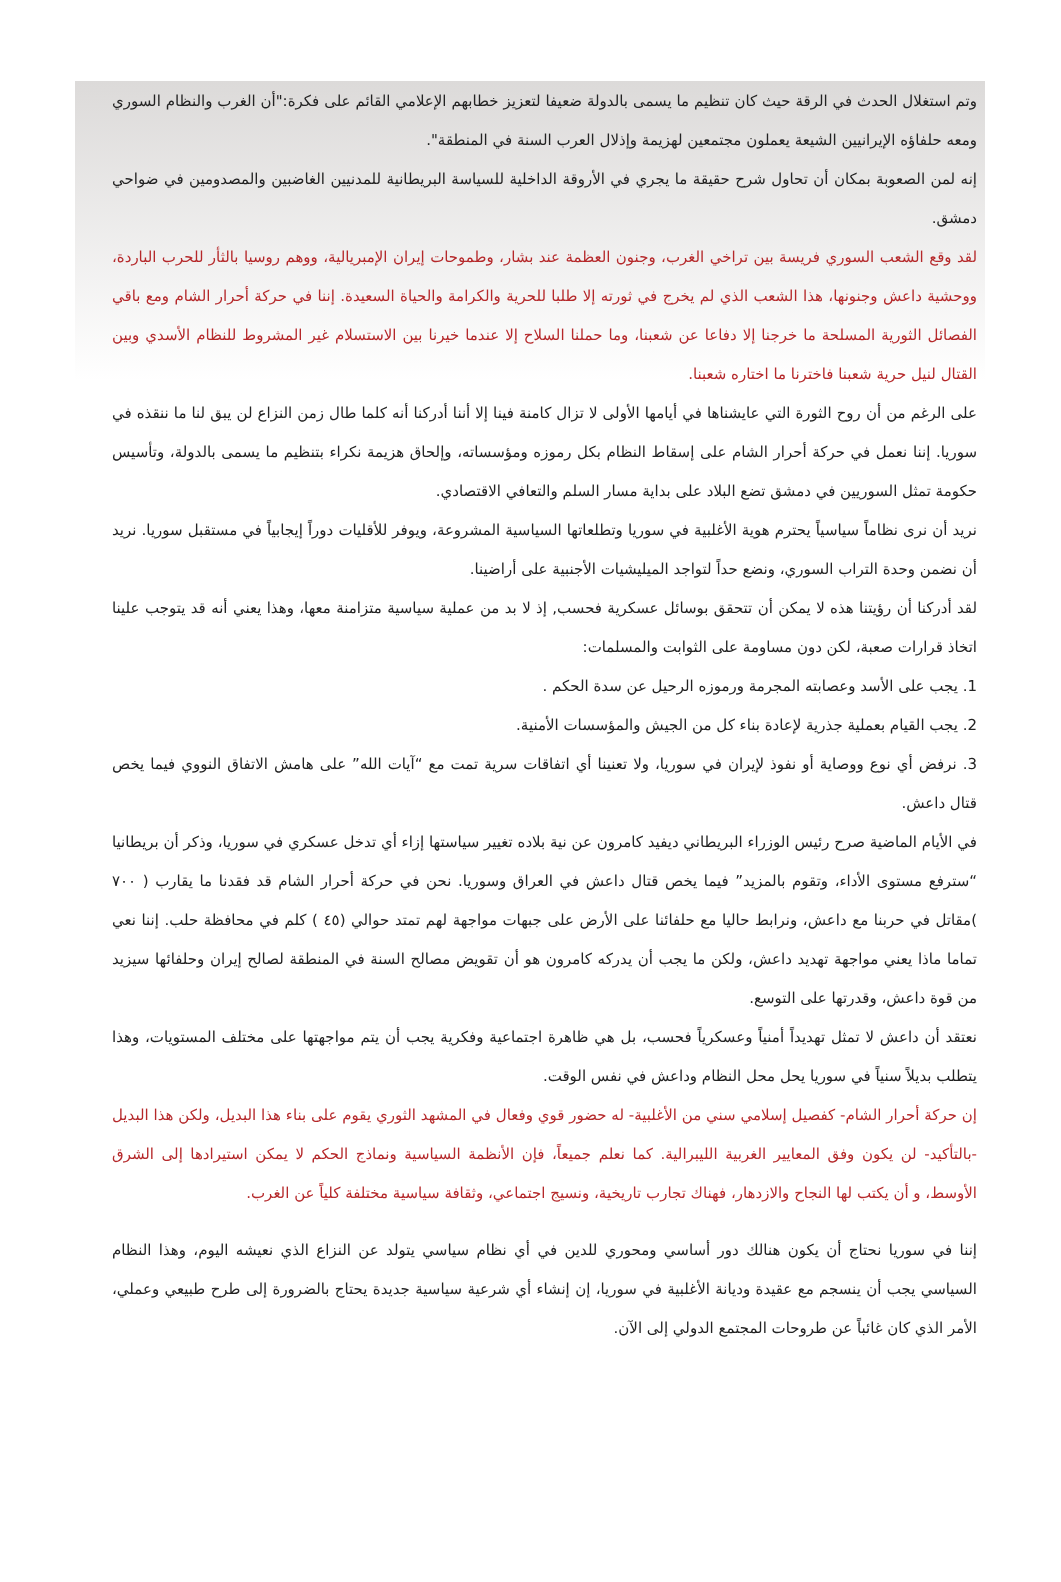وتم استغلال الحدث في الرقة حيث كان تنظيم ما يسمى بالدولة ضعيفا لتعزيز خطابهم الإعلامي القائم على فكرة:"أن الغرب والنظام السوري ومعه حلفاؤه الإيرانيين الشيعة يعملون مجتمعين لهزيمة وإذلال العرب السنة في المنطقة".
إنه لمن الصعوبة بمكان أن تحاول شرح حقيقة ما يجري في الأروقة الداخلية للسياسة البريطانية للمدنيين الغاضبين والمصدومين في ضواحي دمشق.
لقد وقع الشعب السوري فريسة بين تراخي الغرب، وجنون العظمة عند بشار، وطموحات إيران الإمبريالية، ووهم روسيا بالثأر للحرب الباردة، ووحشية داعش وجنونها، هذا الشعب الذي لم يخرج في ثورته إلا طلبا للحرية والكرامة والحياة السعيدة. إننا في حركة أحرار الشام ومع باقي الفصائل الثورية المسلحة ما خرجنا إلا دفاعا عن شعبنا، وما حملنا السلاح إلا عندما خيرنا بين الاستسلام غير المشروط للنظام الأسدي وبين القتال لنيل حرية شعبنا فاخترنا ما اختاره شعبنا.
على الرغم من أن روح الثورة التي عايشناها في أيامها الأولى لا تزال كامنة فينا إلا أننا أدركنا أنه كلما طال زمن النزاع لن يبق لنا ما ننقذه في سوريا. إننا نعمل في حركة أحرار الشام على إسقاط النظام بكل رموزه ومؤسساته، وإلحاق هزيمة نكراء بتنظيم ما يسمى بالدولة، وتأسيس حكومة تمثل السوريين في دمشق تضع البلاد على بداية مسار السلم والتعافي الاقتصادي.
نريد أن نرى نظاماً سياسياً يحترم هوية الأغلبية في سوريا وتطلعاتها السياسية المشروعة، ويوفر للأقليات دوراً إيجابياً في مستقبل سوريا. نريد أن نضمن وحدة التراب السوري، ونضع حداً لتواجد الميليشيات الأجنبية على أراضينا.
لقد أدركنا أن رؤيتنا هذه لا يمكن أن تتحقق بوسائل عسكرية فحسب, إذ لا بد من عملية سياسية متزامنة معها، وهذا يعني أنه قد يتوجب علينا اتخاذ قرارات صعبة، لكن دون مساومة على الثوابت والمسلمات:
1. يجب على الأسد وعصابته المجرمة ورموزه الرحيل عن سدة الحكم .
2. يجب القيام بعملية جذرية لإعادة بناء كل من الجيش والمؤسسات الأمنية.
3. نرفض أي نوع ووصاية أو نفوذ لإيران في سوريا، ولا تعنينا أي اتفاقات سرية تمت مع “آيات الله” على هامش الاتفاق النووي فيما يخص قتال داعش.
في الأيام الماضية صرح رئيس الوزراء البريطاني ديفيد كامرون عن نية بلاده تغيير سياستها إزاء أي تدخل عسكري في سوريا، وذكر أن بريطانيا “سترفع مستوى الأداء، وتقوم بالمزيد” فيما يخص قتال داعش في العراق وسوريا. نحن في حركة أحرار الشام قد فقدنا ما يقارب ( ٧٠٠ )مقاتل في حربنا مع داعش، ونرابط حاليا مع حلفائنا على الأرض على جبهات مواجهة لهم تمتد حوالي (٤٥ ) كلم في محافظة حلب. إننا نعي تماما ماذا يعني مواجهة تهديد داعش، ولكن ما يجب أن يدركه كامرون هو أن تقويض مصالح السنة في المنطقة لصالح إيران وحلفائها سيزيد من قوة داعش، وقدرتها على التوسع.
نعتقد أن داعش لا تمثل تهديداً أمنياً وعسكرياً فحسب، بل هي ظاهرة اجتماعية وفكرية يجب أن يتم مواجهتها على مختلف المستويات، وهذا يتطلب بديلاً سنياً في سوريا يحل محل النظام وداعش في نفس الوقت.
إن حركة أحرار الشام- كفصيل إسلامي سني من الأغلبية- له حضور قوي وفعال في المشهد الثوري يقوم على بناء هذا البديل، ولكن هذا البديل -بالتأكيد- لن يكون وفق المعايير الغربية الليبرالية. كما نعلم جميعاً، فإن الأنظمة السياسية ونماذج الحكم لا يمكن استيرادها إلى الشرق الأوسط، و أن يكتب لها النجاح والازدهار، فهناك تجارب تاريخية، ونسيج اجتماعي، وثقافة سياسية مختلفة كلياً عن الغرب.
إننا في سوريا نحتاج أن يكون هنالك دور أساسي ومحوري للدين في أي نظام سياسي يتولد عن النزاع الذي نعيشه اليوم، وهذا النظام السياسي يجب أن ينسجم مع عقيدة وديانة الأغلبية في سوريا، إن إنشاء أي شرعية سياسية جديدة يحتاج بالضرورة إلى طرح طبيعي وعملي، الأمر الذي كان غائباً عن طروحات المجتمع الدولي إلى الآن.